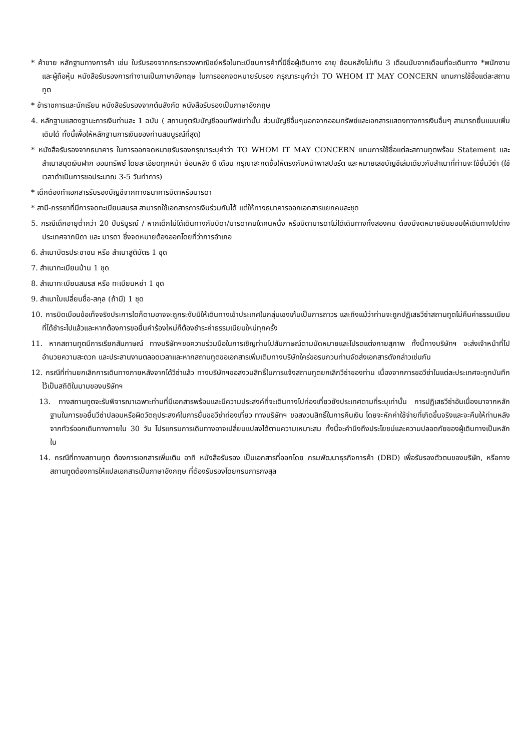* ค้าขาย หลักฐานทางการค้า เช่น ใบรับรองจากกระทรวงพาณิชย์หรือใบทะเบียนการค้าที่มีชื่อผู้เดินทาง อายุ ย้อนหลังไม่เกิน 3 เดือนนับจากเดือนที่จะเดินทาง *พนักงานและผู้ถือหุ้น หนังสือรับรองการทำงานเป็นภาษาอังกฤษ ในการออกจดหมายรับรอง กรุณาระบุคำว่า TO WHOM IT MAY CONCERN แทนการใช้ชื่อแต่ละสถานทูต
* ข้าราชการและนักเรียน หนังสือรับรองจากต้นสังกัด หนังสือรับรองเป็นภาษาอังกฤษ
4. หลักฐานแสดงฐานะการเงินท่านละ 1 ฉบับ ( สถานทูตรับบัญชีออมทัพย์เท่านั้น ส่วนบัญชีอื่นๆนอกจากออมทรัพย์และเอกสารแสดงทางการเงินอื่นๆ สามารถยื่นแนบเพิ่มเติมได้ ทั้งนี้เพื่อให้หลักฐานการเงินของท่านสมบูรณ์ที่สุด)
* หนังสือรับรองจากธนาคาร ในการออกจดหมายรับรองกรุณาระบุคำว่า TO WHOM IT MAY CONCERN แทนการใช้ชื่อแต่ละสถานทูตพร้อม Statement และ สำเนาสมุดเงินฝาก ออมทรัพย์ โดยละเอียดทุกหน้า ย้อนหลัง 6 เดือน กรุณาสะกดชื่อให้ตรงกับหน้าพาสปอร์ต และหมายเลขบัญชีเล่มเดียวกับสำเนาที่ท่านจะใช้ยื่นวีซ่า (ใช้เวลาดำเนินการขอประมาณ 3-5 วันทำการ)
* เด็กต้องทำเอกสารรับรองบัญชีจากทางธนาคารบิดาหรือมารดา
* สามี-ภรรยาที่มีการจดทะเบียนสมรส สามารถใช้เอกสารการเงินร่วมกันได้ แต่ให้ทางธนาคารออกเอกสารแยกคนละชุด
5. กรณีเด็กอายุต่ำกว่า 20 ปีบริบูรณ์ / หากเด็กไม่ได้เดินทางกับบิดา/มารดาคนใดคนหนึ่ง หรือบิดามารดาไม่ได้เดินทางทั้งสองคน ต้องมีจดหมายยินยอมให้เดินทางไปต่าง ประเทศจากบิดา และ มารดา ซึ่งจดหมายต้องออกโดยที่ว่าการอำเภอ
6. สำเนาบัตรประชาชน หรือ สำเนาสูติบัตร 1 ชุด
7. สำเนาทะเบียนบ้าน 1 ชุด
8. สำเนาทะเบียนสมรส หรือ ทะเบียนหย่า 1 ชุด
9. สำเนาใบเปลี่ยนชื่อ-สกุล (ถ้ามี) 1 ชุด
10. การบิดเบือนข้อเท็จจริงประการใดก็ตามอาจจะถูกระงับมิให้เดินทางเข้าประเทศในกลุ่มเชงเก้นเป็นการถาวร และถึงแม้ว่าท่านจะถูกปฏิเสธวีซ่าสถานทูตไม่คืนค่าธรรมเนียมที่ได้ชำระไปแล้วและหากต้องการขอยื่นคำร้องใหม่ก็ต้องชำระค่าธรรมเนียมใหม่ทุกครั้ง
11. หากสถานทูตมีการเรียกสัมภาษณ์ ทางบริษัทฯขอความร่วมมือในการเชิญท่านไปสัมภาษณ์ตามนัดหมายและโปรดแต่งกายสุภาพ ทั้งนี้ทางบริษัทฯ จะส่งเจ้าหน้าที่ไปอำนวยความสะดวก และประสานงานตลอดเวลาและหากสถานทูตขอเอกสารเพิ่มเติมทางบริษัทใคร่ขอรบกวนท่านจัดส่งเอกสารดังกล่าวเช่นกัน
12. กรณีที่ท่านยกเลิกการเดินทางภายหลังจากได้วีซ่าแล้ว ทางบริษัทฯขอสงวนสิทธิ์ในการแจ้งสถานทูตยกเลิกวีซ่าของท่าน เนื่องจากการขอวีซ่าในแต่ละประเทศจะถูกบันทึกไว้เป็นสถิติในนามของบริษัทฯ
13. ทางสถานทูตจะรับพิจารณาเฉพาะท่านที่มีเอกสารพร้อมและมีความประสงค์ที่จะเดินทางไปท่องเที่ยวยังประเทศตามที่ระบุเท่านั้น การปฏิเสธวีซ่าอันเนื่องมาจากหลักฐานในการขอยื่นวีซ่าปลอมหรือผิดวัตถุประสงค์ในการยื่นขอวีซ่าท่องเที่ยว ทางบริษัทฯ ขอสงวนสิทธิ์ในการคืนเงิน โดยจะหักค่าใช้จ่ายที่เกิดขึ้นจริงและจะคืนให้ท่านหลังจากทัวร์ออกเดินทางภายใน 30 วัน โปรแกรมการเดินทางอาจเปลี่ยนแปลงได้ตามความเหมาะสม ทั้งนี้จะคำนึงถึงประโยชน์และความปลอดภัยของผู้เดินทางเป็นหลักใน
14. กรณีที่ทางสถานทูต ต้องการเอกสารเพิ่มเติม อาทิ หนังสือรับรอง เป็นเอกสารที่ออกโดย กรมพัฒนาธุรกิจการค้า (DBD) เพื่อรับรองตัวตนของบริษัท, หรือทางสถานทูตต้องการให้แปลเอกสารเป็นภาษาอังกฤษ ที่ต้องรับรองโดยกรมการกงสุล